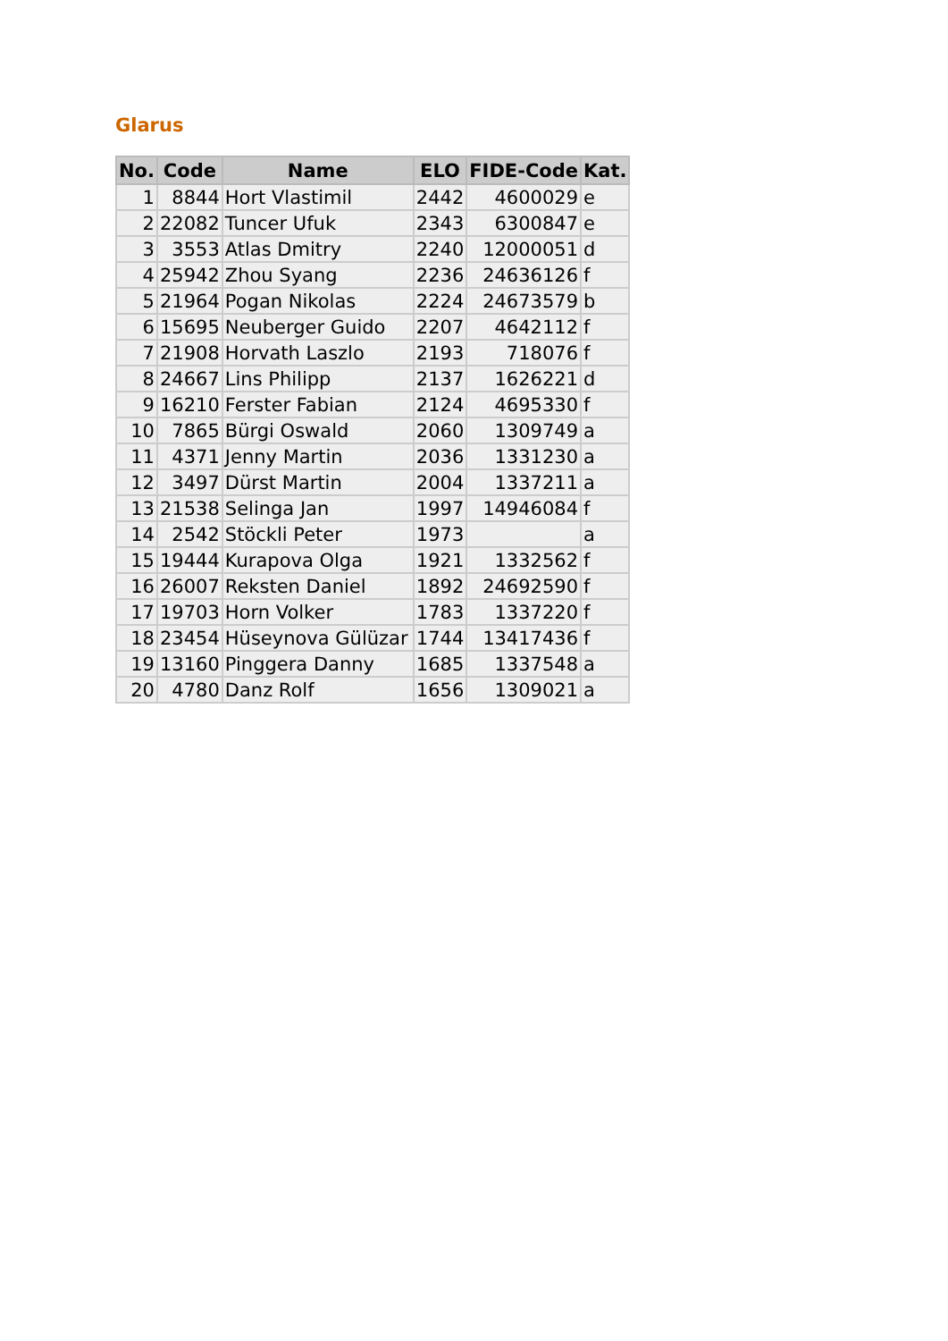Glarus
| No. | Code | Name | ELO | FIDE-Code | Kat. |
| --- | --- | --- | --- | --- | --- |
| 1 | 8844 | Hort Vlastimil | 2442 | 4600029 | e |
| 2 | 22082 | Tuncer Ufuk | 2343 | 6300847 | e |
| 3 | 3553 | Atlas Dmitry | 2240 | 12000051 | d |
| 4 | 25942 | Zhou Syang | 2236 | 24636126 | f |
| 5 | 21964 | Pogan Nikolas | 2224 | 24673579 | b |
| 6 | 15695 | Neuberger Guido | 2207 | 4642112 | f |
| 7 | 21908 | Horvath Laszlo | 2193 | 718076 | f |
| 8 | 24667 | Lins Philipp | 2137 | 1626221 | d |
| 9 | 16210 | Ferster Fabian | 2124 | 4695330 | f |
| 10 | 7865 | Bürgi Oswald | 2060 | 1309749 | a |
| 11 | 4371 | Jenny Martin | 2036 | 1331230 | a |
| 12 | 3497 | Dürst Martin | 2004 | 1337211 | a |
| 13 | 21538 | Selinga Jan | 1997 | 14946084 | f |
| 14 | 2542 | Stöckli Peter | 1973 | | a |
| 15 | 19444 | Kurapova Olga | 1921 | 1332562 | f |
| 16 | 26007 | Reksten Daniel | 1892 | 24692590 | f |
| 17 | 19703 | Horn Volker | 1783 | 1337220 | f |
| 18 | 23454 | Hüseynova Gülüzar | 1744 | 13417436 | f |
| 19 | 13160 | Pinggera Danny | 1685 | 1337548 | a |
| 20 | 4780 | Danz Rolf | 1656 | 1309021 | a |